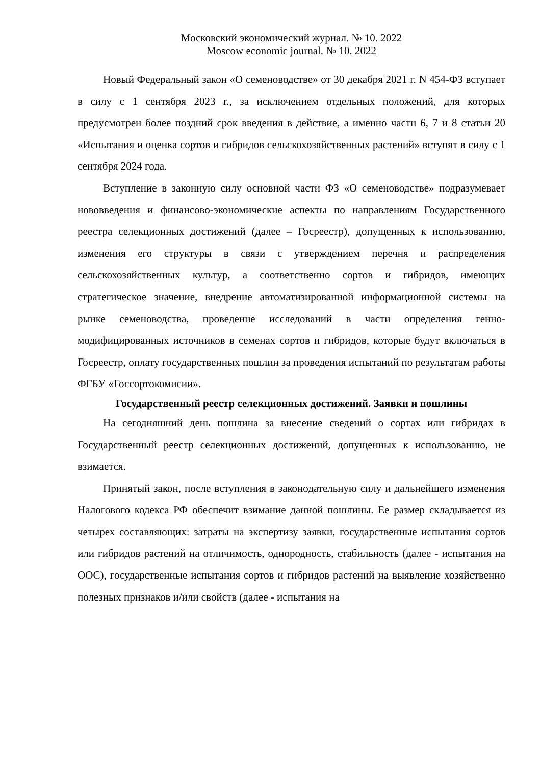Московский экономический журнал. № 10. 2022
Moscow economic journal. № 10. 2022
Новый Федеральный закон «О семеноводстве» от 30 декабря 2021 г. N 454-ФЗ вступает в силу с 1 сентября 2023 г., за исключением отдельных положений, для которых предусмотрен более поздний срок введения в действие, а именно части 6, 7 и 8 статьи 20 «Испытания и оценка сортов и гибридов сельскохозяйственных растений» вступят в силу с 1 сентября 2024 года.
Вступление в законную силу основной части ФЗ «О семеноводстве» подразумевает нововведения и финансово-экономические аспекты по направлениям Государственного реестра селекционных достижений (далее – Госреестр), допущенных к использованию, изменения его структуры в связи с утверждением перечня и распределения сельскохозяйственных культур, а соответственно сортов и гибридов, имеющих стратегическое значение, внедрение автоматизированной информационной системы на рынке семеноводства, проведение исследований в части определения генно-модифицированных источников в семенах сортов и гибридов, которые будут включаться в Госреестр, оплату государственных пошлин за проведения испытаний по результатам работы ФГБУ «Госсортокомисии».
Государственный реестр селекционных достижений. Заявки и пошлины
На сегодняшний день пошлина за внесение сведений о сортах или гибридах в Государственный реестр селекционных достижений, допущенных к использованию, не взимается.
Принятый закон, после вступления в законодательную силу и дальнейшего изменения Налогового кодекса РФ обеспечит взимание данной пошлины. Ее размер складывается из четырех составляющих: затраты на экспертизу заявки, государственные испытания сортов или гибридов растений на отличимость, однородность, стабильность (далее - испытания на ООС), государственные испытания сортов и гибридов растений на выявление хозяйственно полезных признаков и/или свойств (далее - испытания на